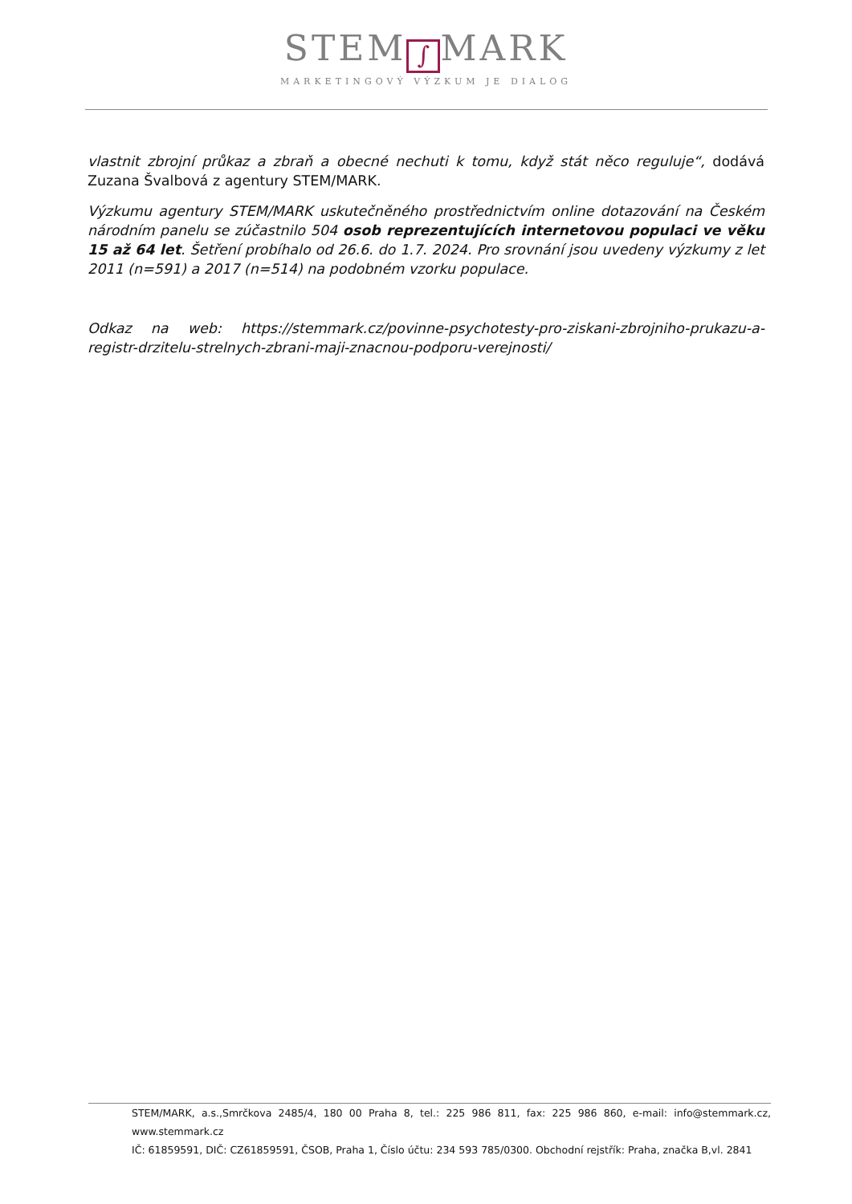STEM ∫ MARK
MARKETINGOVÝ VÝZKUM JE DIALOG
vlastnit zbrojní průkaz a zbraň a obecné nechuti k tomu, když stát něco reguluje“, dodává Zuzana Švalbová z agentury STEM/MARK.
Výzkumu agentury STEM/MARK uskutečněného prostřednictvím online dotazování na Českém národním panelu se zúčastnilo 504 osob reprezentujících internetovou populaci ve věku 15 až 64 let. Šetření probíhalo od 26.6. do 1.7. 2024. Pro srovnání jsou uvedeny výzkumy z let 2011 (n=591) a 2017 (n=514) na podobném vzorku populace.
Odkaz na web: https://stemmark.cz/povinne-psychotesty-pro-ziskani-zbrojniho-prukazu-a-registr-drzitelu-strelnych-zbrani-maji-znacnou-podporu-verejnosti/
STEM/MARK, a.s.,Smrčkova 2485/4, 180 00 Praha 8, tel.: 225 986 811, fax: 225 986 860, e-mail: info@stemmark.cz, www.stemmark.cz
IČ: 61859591, DIČ: CZ61859591, ČSOB, Praha 1, Číslo účtu: 234 593 785/0300. Obchodní rejstřík: Praha, značka B,vl. 2841